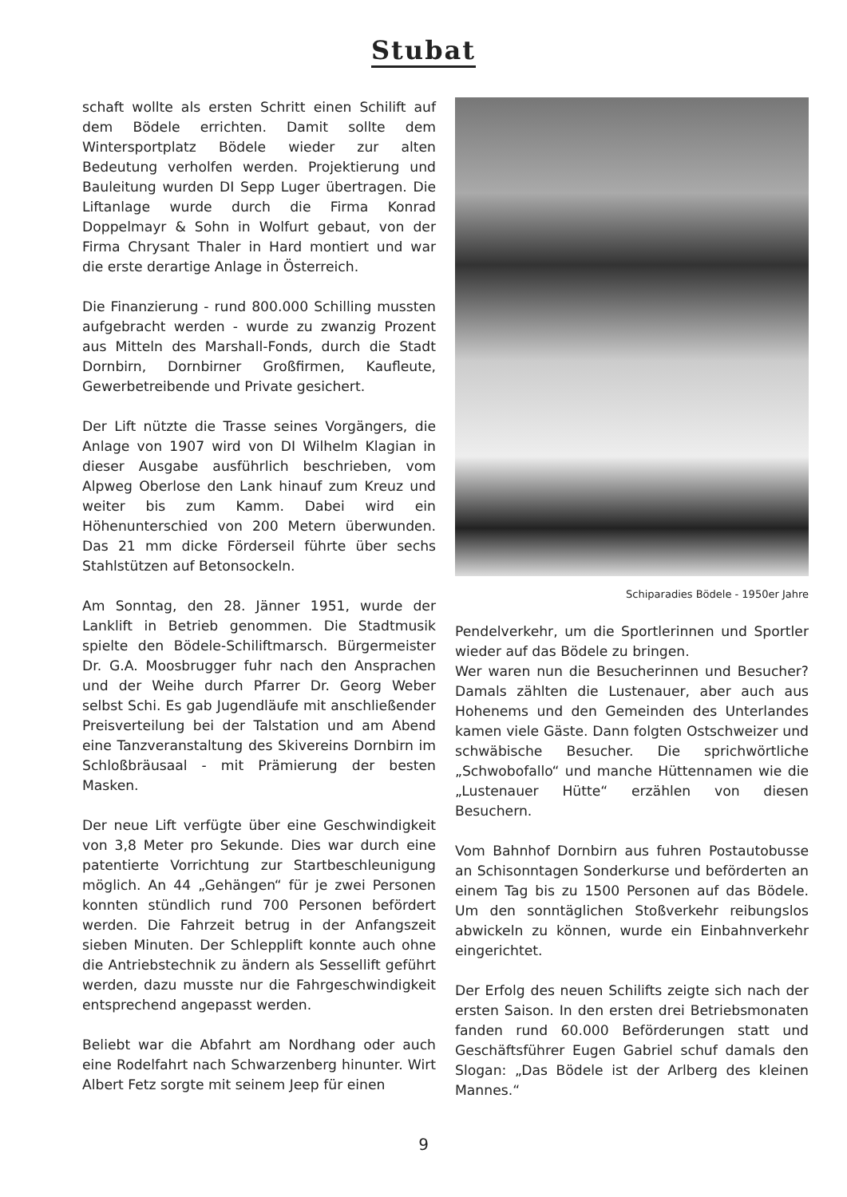Stubat
schaft wollte als ersten Schritt einen Schilift auf dem Bödele errichten. Damit sollte dem Wintersportplatz Bödele wieder zur alten Bedeutung verholfen werden. Projektierung und Bauleitung wurden DI Sepp Luger übertragen. Die Liftanlage wurde durch die Firma Konrad Doppelmayr & Sohn in Wolfurt gebaut, von der Firma Chrysant Thaler in Hard montiert und war die erste derartige Anlage in Österreich.
Die Finanzierung - rund 800.000 Schilling mussten aufgebracht werden - wurde zu zwanzig Prozent aus Mitteln des Marshall-Fonds, durch die Stadt Dornbirn, Dornbirner Großfirmen, Kaufleute, Gewerbetreibende und Private gesichert.
Der Lift nützte die Trasse seines Vorgängers, die Anlage von 1907 wird von DI Wilhelm Klagian in dieser Ausgabe ausführlich beschrieben, vom Alpweg Oberlose den Lank hinauf zum Kreuz und weiter bis zum Kamm. Dabei wird ein Höhenunterschied von 200 Metern überwunden. Das 21 mm dicke Förderseil führte über sechs Stahlstützen auf Betonsockeln.
Am Sonntag, den 28. Jänner 1951, wurde der Lanklift in Betrieb genommen. Die Stadtmusik spielte den Bödele-Schiliftmarsch. Bürgermeister Dr. G.A. Moosbrugger fuhr nach den Ansprachen und der Weihe durch Pfarrer Dr. Georg Weber selbst Schi. Es gab Jugendläufe mit anschließender Preisverteilung bei der Talstation und am Abend eine Tanzveranstaltung des Skivereins Dornbirn im Schloßbräusaal - mit Prämierung der besten Masken.
Der neue Lift verfügte über eine Geschwindigkeit von 3,8 Meter pro Sekunde. Dies war durch eine patentierte Vorrichtung zur Startbeschleunigung möglich. An 44 „Gehängen“ für je zwei Personen konnten stündlich rund 700 Personen befördert werden. Die Fahrzeit betrug in der Anfangszeit sieben Minuten. Der Schlepplift konnte auch ohne die Antriebstechnik zu ändern als Sessellift geführt werden, dazu musste nur die Fahrgeschwindigkeit entsprechend angepasst werden.
Beliebt war die Abfahrt am Nordhang oder auch eine Rodelfahrt nach Schwarzenberg hinunter. Wirt Albert Fetz sorgte mit seinem Jeep für einen
Schiparadies Bödele - 1950er Jahre
Pendelverkehr, um die Sportlerinnen und Sportler wieder auf das Bödele zu bringen.
Wer waren nun die Besucherinnen und Besucher? Damals zählten die Lustenauer, aber auch aus Hohenems und den Gemeinden des Unterlandes kamen viele Gäste. Dann folgten Ostschweizer und schwäbische Besucher. Die sprichwörtliche „Schwobofallo“ und manche Hüttennamen wie die „Lustenauer Hütte“ erzählen von diesen Besuchern.
Vom Bahnhof Dornbirn aus fuhren Postautobusse an Schisonntagen Sonderkurse und beförderten an einem Tag bis zu 1500 Personen auf das Bödele. Um den sonntäglichen Stoßverkehr reibungslos abwickeln zu können, wurde ein Einbahnverkehr eingerichtet.
Der Erfolg des neuen Schilifts zeigte sich nach der ersten Saison. In den ersten drei Betriebsmonaten fanden rund 60.000 Beförderungen statt und Geschäftsführer Eugen Gabriel schuf damals den Slogan: „Das Bödele ist der Arlberg des kleinen Mannes.“
9